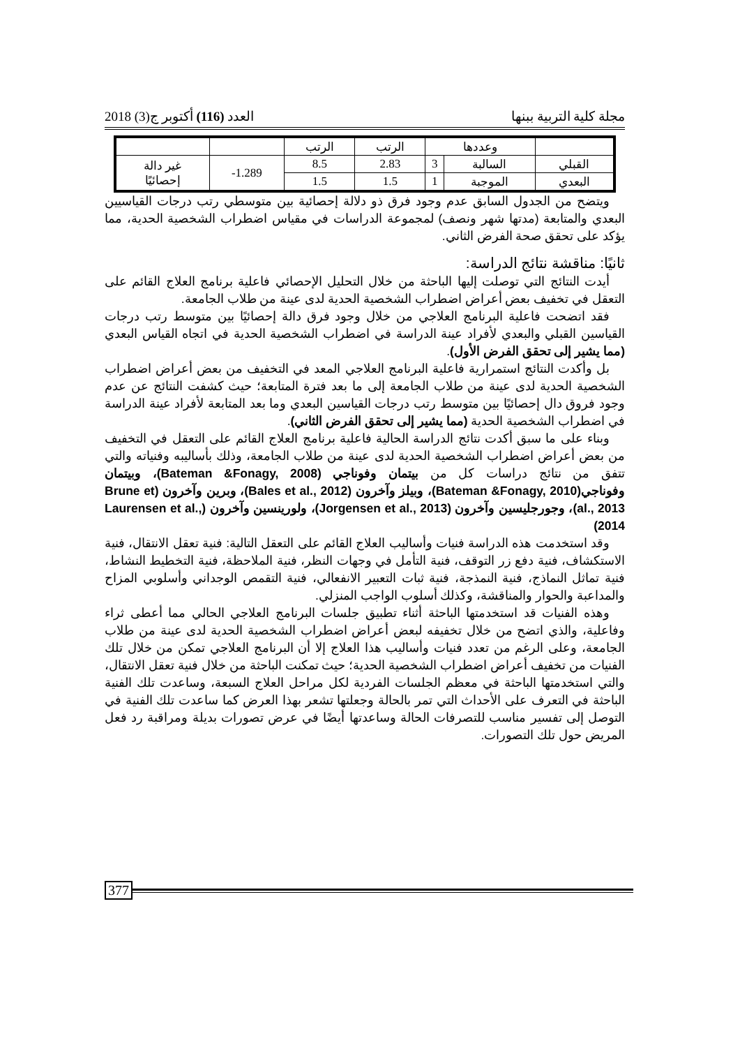مجلة كلية التربية ببنها العدد (116) أكتوبر ج(3) 2018
| | وعددها | | الرتب | الرتب | | |
| القبلي | السالبة | 3 | 2.83 | 8.5 | 1.289- | غير دالة إحصائيًا |
| البعدي | الموجبة | 1 | 1.5 | 1.5 | | |
ويتضح من الجدول السابق عدم وجود فرق ذو دلالة إحصائية بين متوسطي رتب درجات القياسيين البعدي والمتابعة (مدتها شهر ونصف) لمجموعة الدراسات في مقياس اضطراب الشخصية الحدية، مما يؤكد على تحقق صحة الفرض الثاني.
ثانيًا: مناقشة نتائج الدراسة:
أيدت النتائج التي توصلت إليها الباحثة من خلال التحليل الإحصائي فاعلية برنامج العلاج القائم على التعقل في تخفيف بعض أعراض اضطراب الشخصية الحدية لدى عينة من طلاب الجامعة.
فقد اتضحت فاعلية البرنامج العلاجي من خلال وجود فرق دالة إحصائيًا بين متوسط رتب درجات القياسين القبلي والبعدي لأفراد عينة الدراسة في اضطراب الشخصية الحدية في اتجاه القياس البعدي (مما يشير إلى تحقق الفرض الأول).
بل وأكدت النتائج استمرارية فاعلية البرنامج العلاجي المعد في التخفيف من بعض أعراض اضطراب الشخصية الحدية لدى عينة من طلاب الجامعة إلى ما بعد فترة المتابعة؛ حيث كشفت النتائج عن عدم وجود فروق دال إحصائيًا بين متوسط رتب درجات القياسين البعدي وما بعد المتابعة لأفراد عينة الدراسة في اضطراب الشخصية الحدية (مما يشير إلى تحقق الفرض الثاني).
وبناء على ما سبق أكدت نتائج الدراسة الحالية فاعلية برنامج العلاج القائم على التعقل في التخفيف من بعض أعراض اضطراب الشخصية الحدية لدى عينة من طلاب الجامعة، وذلك بأساليبه وفنياته والتي تتفق من نتائج دراسات كل من بيتمان وفوناجي (Bateman &Fonagy, 2008)، وبيتمان وفوناجي(Bateman &Fonagy, 2010)، وبيلز وآخرون (Bales et al., 2012)، وبرين وآخرون (Brune et al., 2013)، وجورجليسين وآخرون (Jorgensen et al., 2013)، ولورينسين وآخرون (Laurensen et al., 2014)
وقد استخدمت هذه الدراسة فنيات وأساليب العلاج القائم على التعقل التالية: فنية تعقل الانتقال، فنية الاستكشاف، فنية دفع زر التوقف، فنية التأمل في وجهات النظر، فنية الملاحظة، فنية التخطيط النشاط، فنية تماثل النماذج، فنية النمذجة، فنية ثبات التعبير الانفعالي، فنية التقمص الوجداني وأسلوبي المزاح والمداعبة والحوار والمناقشة، وكذلك أسلوب الواجب المنزلي.
وهذه الفنيات قد استخدمتها الباحثة أثناء تطبيق جلسات البرنامج العلاجي الحالي مما أعطى ثراء وفاعلية، والذي اتضح من خلال تخفيفه لبعض أعراض اضطراب الشخصية الحدية لدى عينة من طلاب الجامعة، وعلى الرغم من تعدد فنيات وأساليب هذا العلاج إلا أن البرنامج العلاجي تمكن من خلال تلك الفنيات من تخفيف أعراض اضطراب الشخصية الحدية؛ حيث تمكنت الباحثة من خلال فنية تعقل الانتقال، والتي استخدمتها الباحثة في معظم الجلسات الفردية لكل مراحل العلاج السبعة، وساعدت تلك الفنية الباحثة في التعرف على الأحداث التي تمر بالحالة وجعلتها تشعر بهذا العرض كما ساعدت تلك الفنية في التوصل إلى تفسير مناسب للتصرفات الحالة وساعدتها أيضًا في عرض تصورات بديلة ومراقبة رد فعل المريض حول تلك التصورات.
377